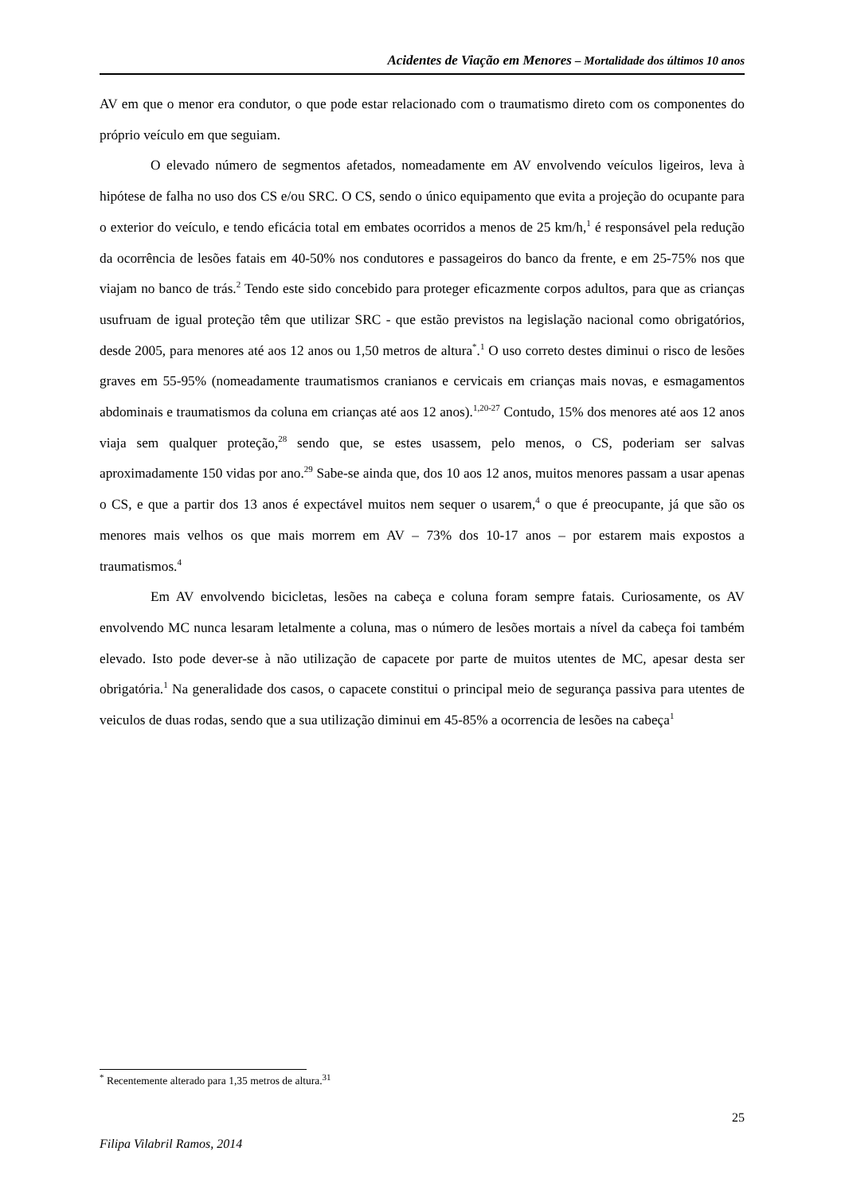Acidentes de Viação em Menores – Mortalidade dos últimos 10 anos
AV em que o menor era condutor, o que pode estar relacionado com o traumatismo direto com os componentes do próprio veículo em que seguiam.
O elevado número de segmentos afetados, nomeadamente em AV envolvendo veículos ligeiros, leva à hipótese de falha no uso dos CS e/ou SRC. O CS, sendo o único equipamento que evita a projeção do ocupante para o exterior do veículo, e tendo eficácia total em embates ocorridos a menos de 25 km/h,<sup>1</sup> é responsável pela redução da ocorrência de lesões fatais em 40-50% nos condutores e passageiros do banco da frente, e em 25-75% nos que viajam no banco de trás.<sup>2</sup> Tendo este sido concebido para proteger eficazmente corpos adultos, para que as crianças usufruam de igual proteção têm que utilizar SRC - que estão previstos na legislação nacional como obrigatórios, desde 2005, para menores até aos 12 anos ou 1,50 metros de altura<sup>*</sup>.<sup>1</sup> O uso correto destes diminui o risco de lesões graves em 55-95% (nomeadamente traumatismos cranianos e cervicais em crianças mais novas, e esmagamentos abdominais e traumatismos da coluna em crianças até aos 12 anos).<sup>1,20-27</sup> Contudo, 15% dos menores até aos 12 anos viaja sem qualquer proteção,<sup>28</sup> sendo que, se estes usassem, pelo menos, o CS, poderiam ser salvas aproximadamente 150 vidas por ano.<sup>29</sup> Sabe-se ainda que, dos 10 aos 12 anos, muitos menores passam a usar apenas o CS, e que a partir dos 13 anos é expectável muitos nem sequer o usarem,<sup>4</sup> o que é preocupante, já que são os menores mais velhos os que mais morrem em AV – 73% dos 10-17 anos – por estarem mais expostos a traumatismos.<sup>4</sup>
Em AV envolvendo bicicletas, lesões na cabeça e coluna foram sempre fatais. Curiosamente, os AV envolvendo MC nunca lesaram letalmente a coluna, mas o número de lesões mortais a nível da cabeça foi também elevado. Isto pode dever-se à não utilização de capacete por parte de muitos utentes de MC, apesar desta ser obrigatória.<sup>1</sup> Na generalidade dos casos, o capacete constitui o principal meio de segurança passiva para utentes de veiculos de duas rodas, sendo que a sua utilização diminui em 45-85% a ocorrencia de lesões na cabeça<sup>1</sup>
<sup>*</sup> Recentemente alterado para 1,35 metros de altura.<sup>31</sup>
25
Filipa Vilabril Ramos, 2014